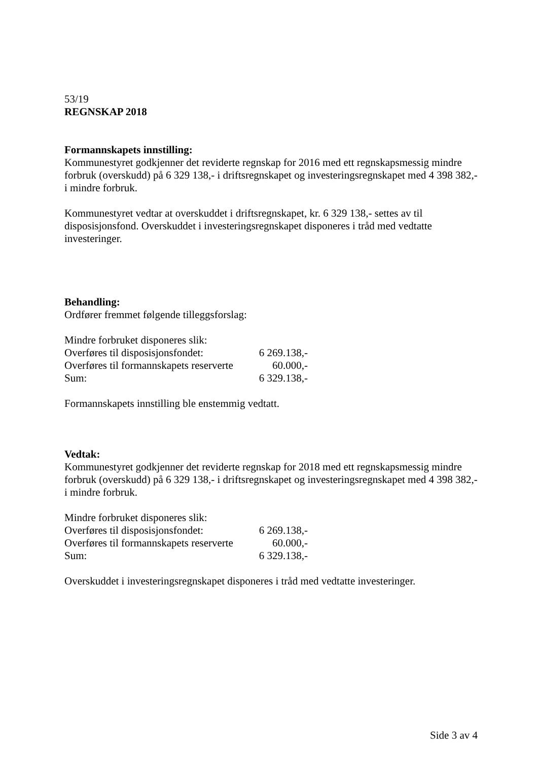53/19
REGNSKAP 2018
Formannskapets innstilling:
Kommunestyret godkjenner det reviderte regnskap for 2016 med ett regnskapsmessig mindre forbruk (overskudd) på 6 329 138,- i driftsregnskapet og investeringsregnskapet med 4 398 382,- i mindre forbruk.
Kommunestyret vedtar at overskuddet i driftsregnskapet, kr. 6 329 138,- settes av til disposisjonsfond. Overskuddet i investeringsregnskapet disponeres i tråd med vedtatte investeringer.
Behandling:
Ordfører fremmet følgende tilleggsforslag:
Mindre forbruket disponeres slik:
| Overføres til disposisjonsfondet: | 6 269.138,- |
| Overføres til formannskapets reserverte | 60.000,- |
| Sum: | 6 329.138,- |
Formannskapets innstilling ble enstemmig vedtatt.
Vedtak:
Kommunestyret godkjenner det reviderte regnskap for 2018 med ett regnskapsmessig mindre forbruk (overskudd) på 6 329 138,- i driftsregnskapet og investeringsregnskapet med 4 398 382,- i mindre forbruk.
Mindre forbruket disponeres slik:
| Overføres til disposisjonsfondet: | 6 269.138,- |
| Overføres til formannskapets reserverte | 60.000,- |
| Sum: | 6 329.138,- |
Overskuddet i investeringsregnskapet disponeres i tråd med vedtatte investeringer.
Side 3 av 4